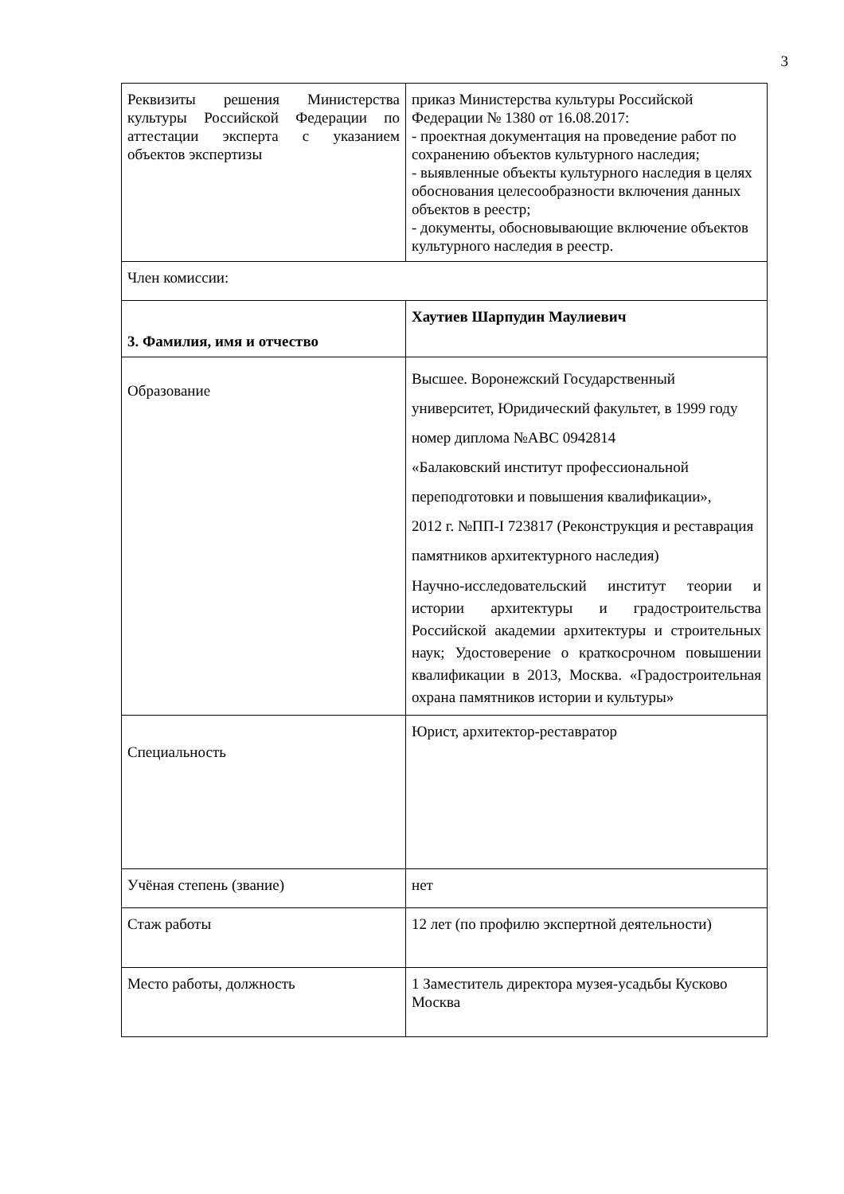3
| Реквизиты решения Министерства культуры Российской Федерации по аттестации эксперта с указанием объектов экспертизы | приказ Министерства культуры Российской Федерации № 1380 от 16.08.2017: - проектная документация на проведение работ по сохранению объектов культурного наследия; - выявленные объекты культурного наследия в целях обоснования целесообразности включения данных объектов в реестр; - документы, обосновывающие включение объектов культурного наследия в реестр. |
| Член комиссии: | |
| 3. Фамилия, имя и отчество | Хаутиев Шарпудин Маулиевич |
| Образование | Высшее. Воронежский Государственный университет, Юридический факультет, в 1999 году номер диплома №АВС 0942814 «Балаковский институт профессиональной переподготовки и повышения квалификации», 2012 г. №ПП-I 723817 (Реконструкция и реставрация памятников архитектурного наследия) Научно-исследовательский институт теории и истории архитектуры и градостроительства Российской академии архитектуры и строительных наук; Удостоверение о краткосрочном повышении квалификации в 2013, Москва. «Градостроительная охрана памятников истории и культуры» |
| Специальность | Юрист, архитектор-реставратор |
| Учёная степень (звание) | нет |
| Стаж работы | 12 лет (по профилю экспертной деятельности) |
| Место работы, должность | 1 Заместитель директора музея-усадьбы Кусково Москва |